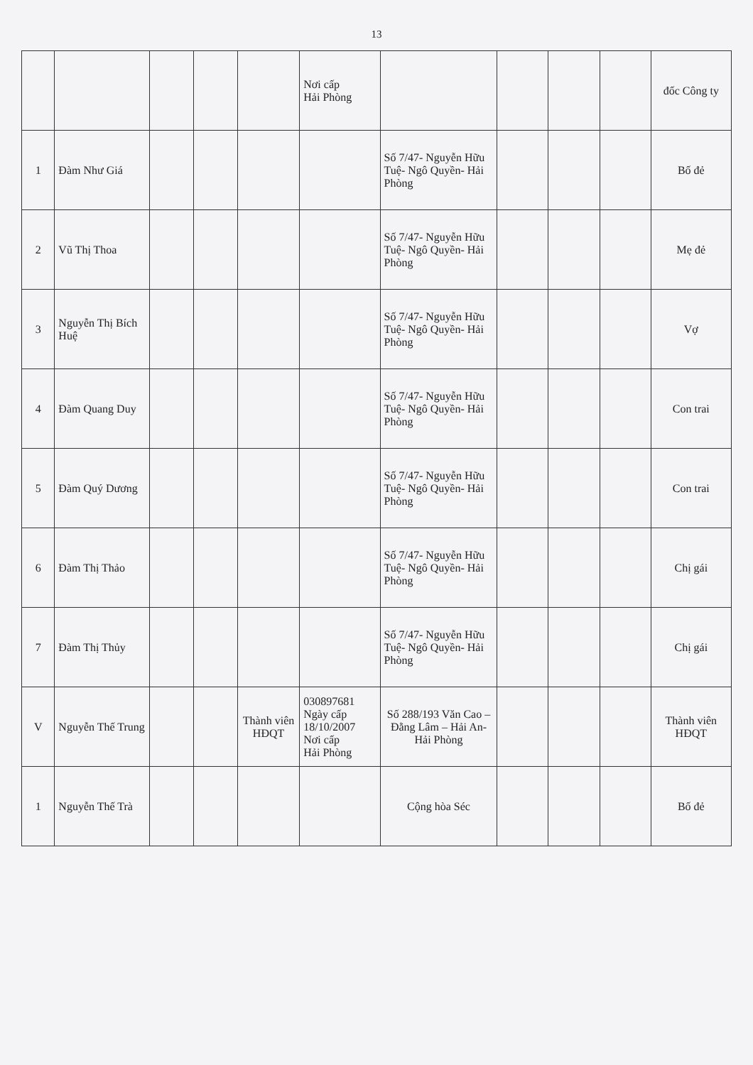13
| | | | | | Nơi cấp Hải Phòng | | | | | đốc Công ty |
| 1 | Đàm Như Giá | | | | | Số 7/47- Nguyễn Hữu Tuệ- Ngô Quyền- Hải Phòng | | | | Bố đẻ |
| 2 | Vũ Thị Thoa | | | | | Số 7/47- Nguyễn Hữu Tuệ- Ngô Quyền- Hải Phòng | | | | Mẹ đẻ |
| 3 | Nguyễn Thị Bích Huệ | | | | | Số 7/47- Nguyễn Hữu Tuệ- Ngô Quyền- Hải Phòng | | | | Vợ |
| 4 | Đàm Quang Duy | | | | | Số 7/47- Nguyễn Hữu Tuệ- Ngô Quyền- Hải Phòng | | | | Con trai |
| 5 | Đàm Quý Dương | | | | | Số 7/47- Nguyễn Hữu Tuệ- Ngô Quyền- Hải Phòng | | | | Con trai |
| 6 | Đàm Thị Thảo | | | | | Số 7/47- Nguyễn Hữu Tuệ- Ngô Quyền- Hải Phòng | | | | Chị gái |
| 7 | Đàm Thị Thủy | | | | | Số 7/47- Nguyễn Hữu Tuệ- Ngô Quyền- Hải Phòng | | | | Chị gái |
| V | Nguyễn Thế Trung | | | Thành viên HĐQT | 030897681 Ngày cấp 18/10/2007 Nơi cấp Hải Phòng | Số 288/193 Văn Cao – Đằng Lâm – Hải An- Hải Phòng | | | | Thành viên HĐQT |
| 1 | Nguyễn Thế Trà | | | | | Cộng hòa Séc | | | | Bố đẻ |